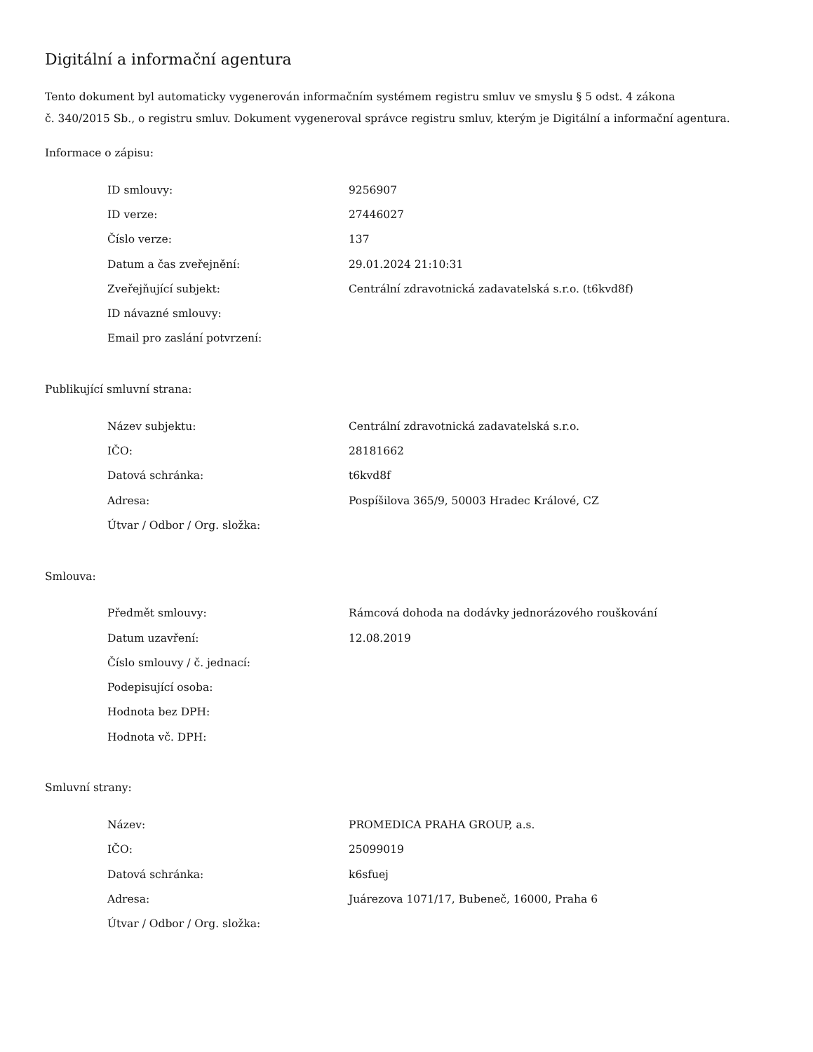Digitální a informační agentura
Tento dokument byl automaticky vygenerován informačním systémem registru smluv ve smyslu § 5 odst. 4 zákona
č. 340/2015 Sb., o registru smluv. Dokument vygeneroval správce registru smluv, kterým je Digitální a informační agentura.
Informace o zápisu:
| ID smlouvy: | 9256907 |
| ID verze: | 27446027 |
| Číslo verze: | 137 |
| Datum a čas zveřejnění: | 29.01.2024 21:10:31 |
| Zveřejňující subjekt: | Centrální zdravotnická zadavatelská s.r.o. (t6kvd8f) |
| ID návazné smlouvy: | |
| Email pro zaslání potvrzení: | |
Publikující smluvní strana:
| Název subjektu: | Centrální zdravotnická zadavatelská s.r.o. |
| IČO: | 28181662 |
| Datová schránka: | t6kvd8f |
| Adresa: | Pospíšilova 365/9, 50003 Hradec Králové, CZ |
| Útvar / Odbor / Org. složka: | |
Smlouva:
| Předmět smlouvy: | Rámcová dohoda na dodávky jednorázového rouškování |
| Datum uzavření: | 12.08.2019 |
| Číslo smlouvy / č. jednací: | |
| Podepisující osoba: | |
| Hodnota bez DPH: | |
| Hodnota vč. DPH: | |
Smluvní strany:
| Název: | PROMEDICA PRAHA GROUP, a.s. |
| IČO: | 25099019 |
| Datová schránka: | k6sfuej |
| Adresa: | Juárezova 1071/17, Bubeneč, 16000, Praha 6 |
| Útvar / Odbor / Org. složka: | |